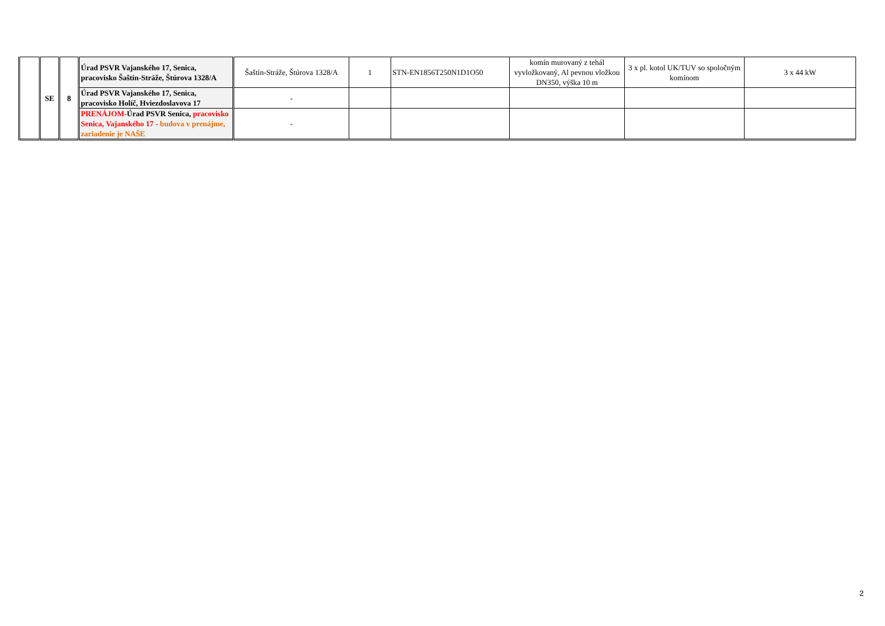| | SE | 8 | Úrad PSVR Vajanského 17, Senica, pracovisko Šaštín-Stráže, Štúrova 1328/A | Šaštín-Stráže, Štúrova 1328/A | 1 | STN-EN1856T250N1D1O50 | komín murovaný z tehál vyvložkovaný, Al pevnou vložkou DN350, výška 10 m | 3 x pl. kotol UK/TUV so spoločným komínom | 3 x 44 kW |
| | | | Úrad PSVR Vajanského 17, Senica, pracovisko Holíč, Hviezdoslavova 17 | - | | | | | |
| | | | PRENÁJOM- Úrad PSVR Senica, pracovisko Senica, Vajanského 17 - budova v prenájme, zariadenie je NAŠE | - | | | | | |
2